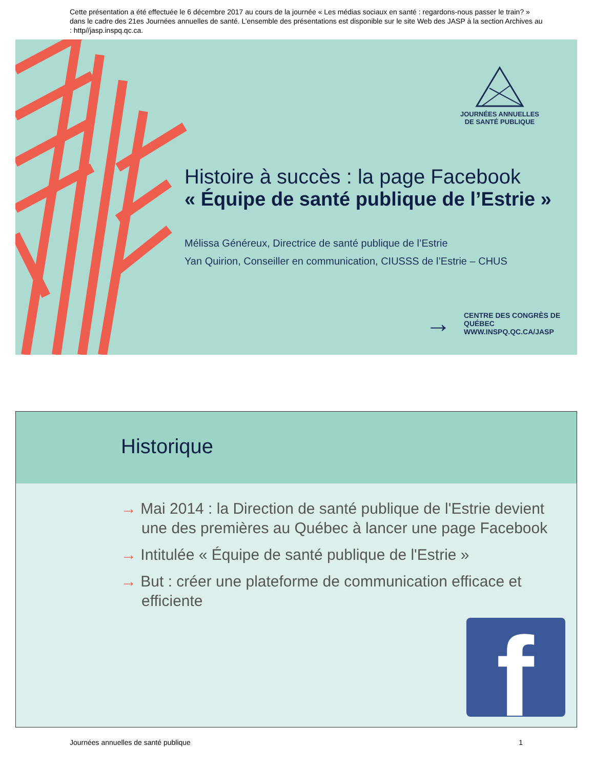Cette présentation a été effectuée le 6 décembre 2017 au cours de la journée « Les médias sociaux en santé : regardons-nous passer le train? » dans le cadre des 21es Journées annuelles de santé. L’ensemble des présentations est disponible sur le site Web des JASP à la section Archives au : http//jasp.inspq.qc.ca.
JOURNÉES ANNUELLES
DE SANTÉ PUBLIQUE
Histoire à succès : la page Facebook
« Équipe de santé publique de l’Estrie »
Mélissa Généreux, Directrice de santé publique de l’Estrie
Yan Quirion, Conseiller en communication, CIUSSS de l’Estrie – CHUS
→
CENTRE DES CONGRÈS DE QUÉBEC
WWW.INSPQ.QC.CA/JASP
Historique
→ Mai 2014 : la Direction de santé publique de l'Estrie devient une des premières au Québec à lancer une page Facebook
→ Intitulée « Équipe de santé publique de l'Estrie »
→ But : créer une plateforme de communication efficace et efficiente
f
Journées annuelles de santé publique 1